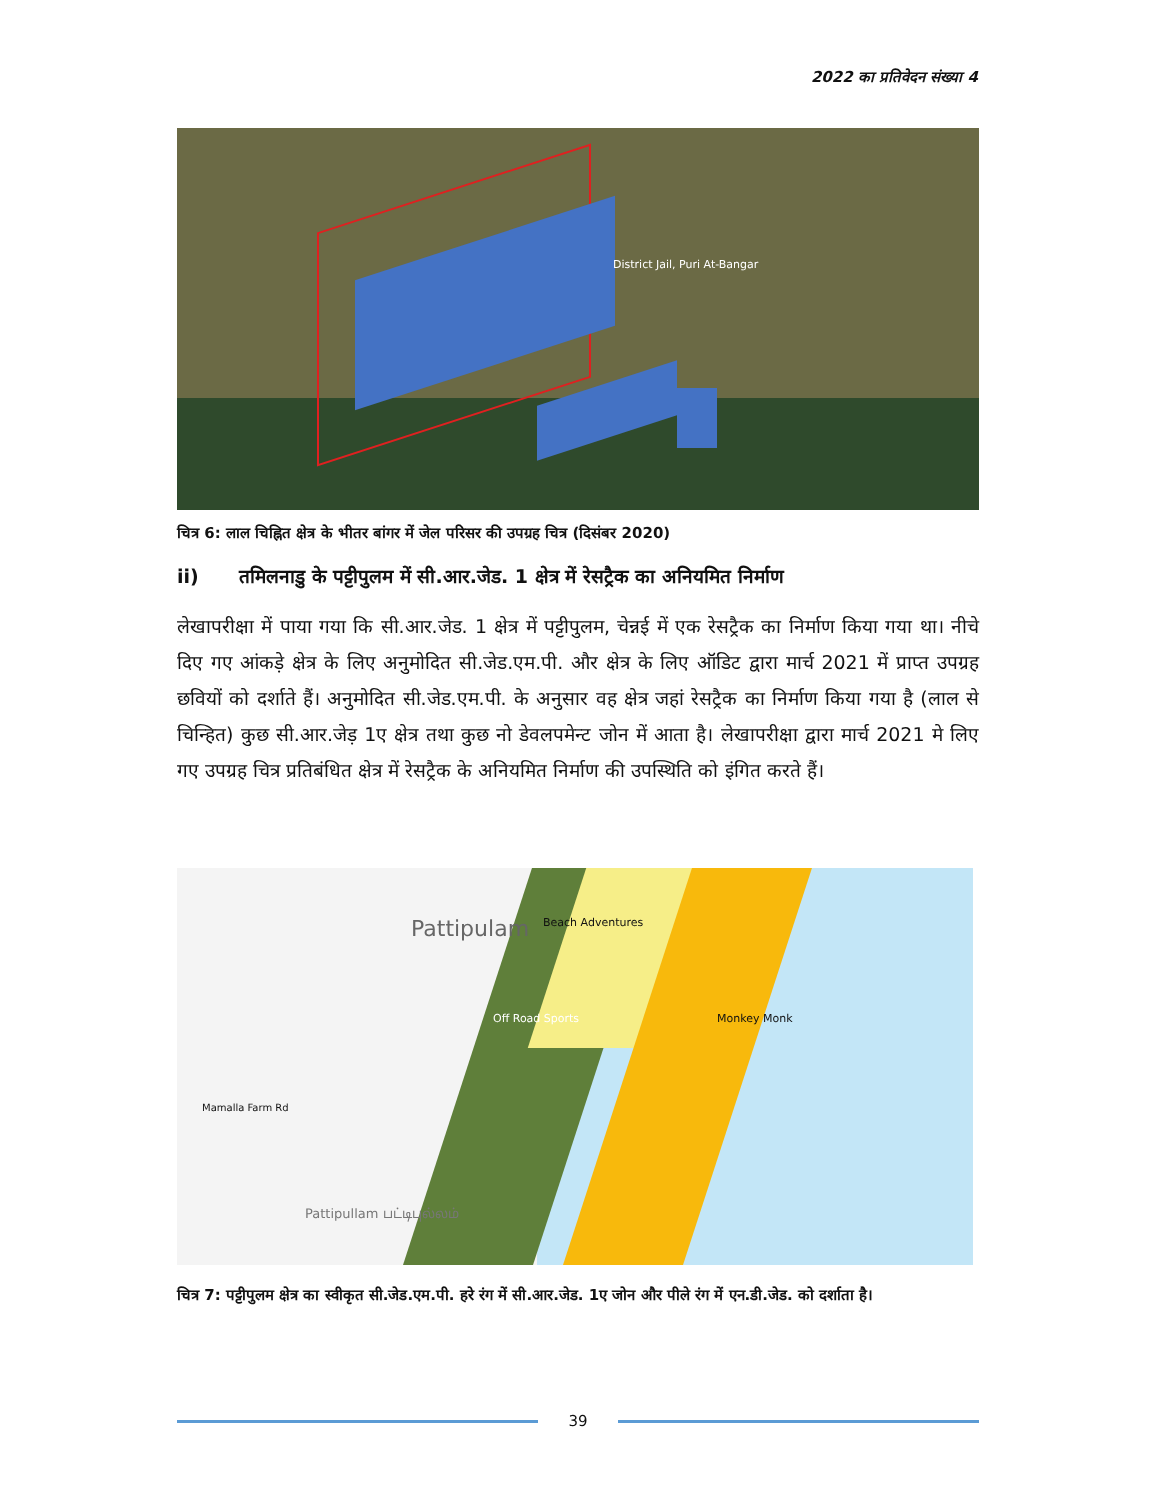2022 का प्रतिवेदन संख्या 4
District Jail, Puri At-Bangar
चित्र 6: लाल चिह्नित क्षेत्र के भीतर बांगर में जेल परिसर की उपग्रह चित्र (दिसंबर 2020)
ii) तमिलनाडु के पट्टीपुलम में सी.आर.जेड. 1 क्षेत्र में रेसट्रैक का अनियमित निर्माण
लेखापरीक्षा में पाया गया कि सी.आर.जेड. 1 क्षेत्र में पट्टीपुलम, चेन्नई में एक रेसट्रैक का निर्माण किया गया था। नीचे दिए गए आंकड़े क्षेत्र के लिए अनुमोदित सी.जेड.एम.पी. और क्षेत्र के लिए ऑडिट द्वारा मार्च 2021 में प्राप्त उपग्रह छवियों को दर्शाते हैं। अनुमोदित सी.जेड.एम.पी. के अनुसार वह क्षेत्र जहां रेसट्रैक का निर्माण किया गया है (लाल से चिन्हित) कुछ सी.आर.जेड़ 1ए क्षेत्र तथा कुछ नो डेवलपमेन्ट जोन में आता है। लेखापरीक्षा द्वारा मार्च 2021 मे लिए गए उपग्रह चित्र प्रतिबंधित क्षेत्र में रेसट्रैक के अनियमित निर्माण की उपस्थिति को इंगित करते हैं।
Pattipulam Beach Adventures
Off Road Sports Monkey Monk
Mamalla Farm Rd
Pattipullam பட்டிபுல்லம்
चित्र 7: पट्टीपुलम क्षेत्र का स्वीकृत सी.जेड.एम.पी. हरे रंग में सी.आर.जेड. 1ए जोन और पीले रंग में एन.डी.जेड. को दर्शाता है।
39